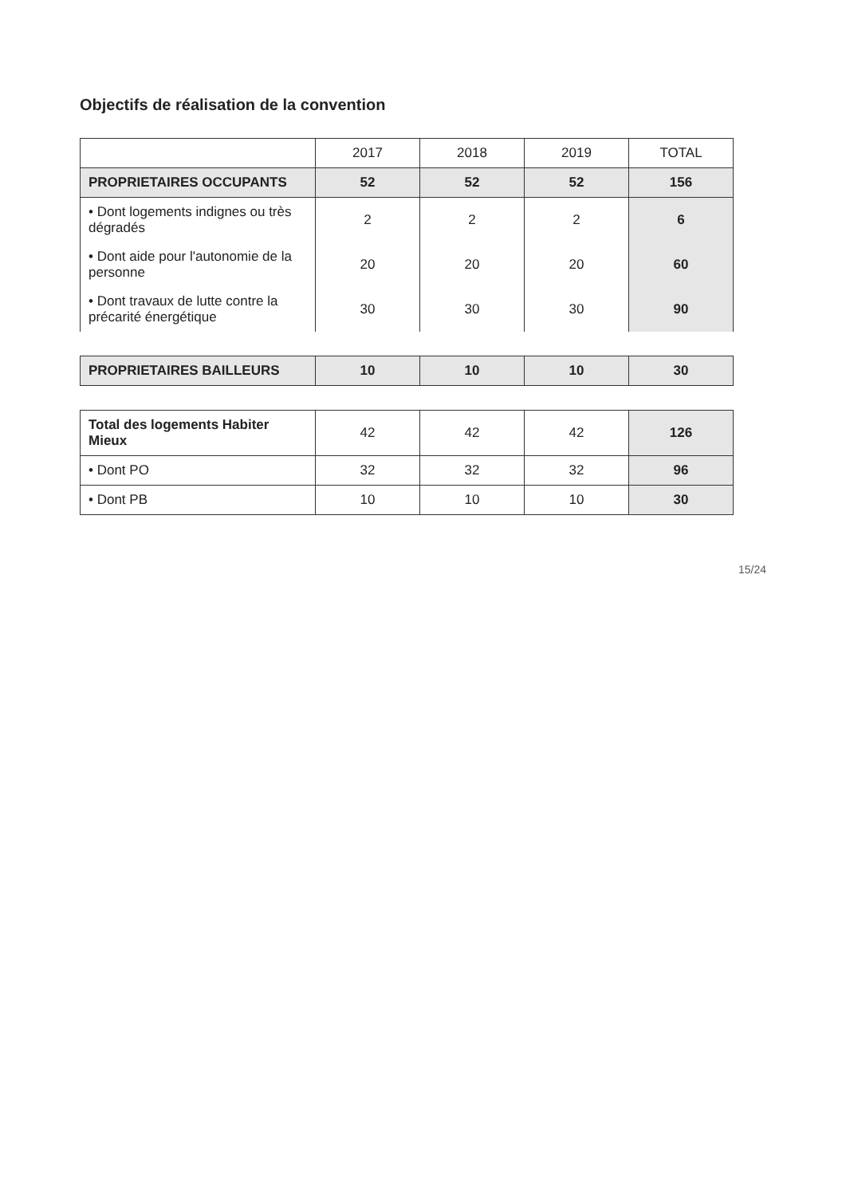Objectifs de réalisation de la convention
| | 2017 | 2018 | 2019 | TOTAL |
| --- | --- | --- | --- | --- |
| PROPRIETAIRES OCCUPANTS | 52 | 52 | 52 | 156 |
| • Dont logements indignes ou très dégradés | 2 | 2 | 2 | 6 |
| • Dont aide pour l'autonomie de la personne | 20 | 20 | 20 | 60 |
| • Dont travaux de lutte contre la précarité énergétique | 30 | 30 | 30 | 90 |
| PROPRIETAIRES BAILLEURS | 10 | 10 | 10 | 30 |
| Total des logements Habiter Mieux | 42 | 42 | 42 | 126 |
| • Dont PO | 32 | 32 | 32 | 96 |
| • Dont PB | 10 | 10 | 10 | 30 |
15/24